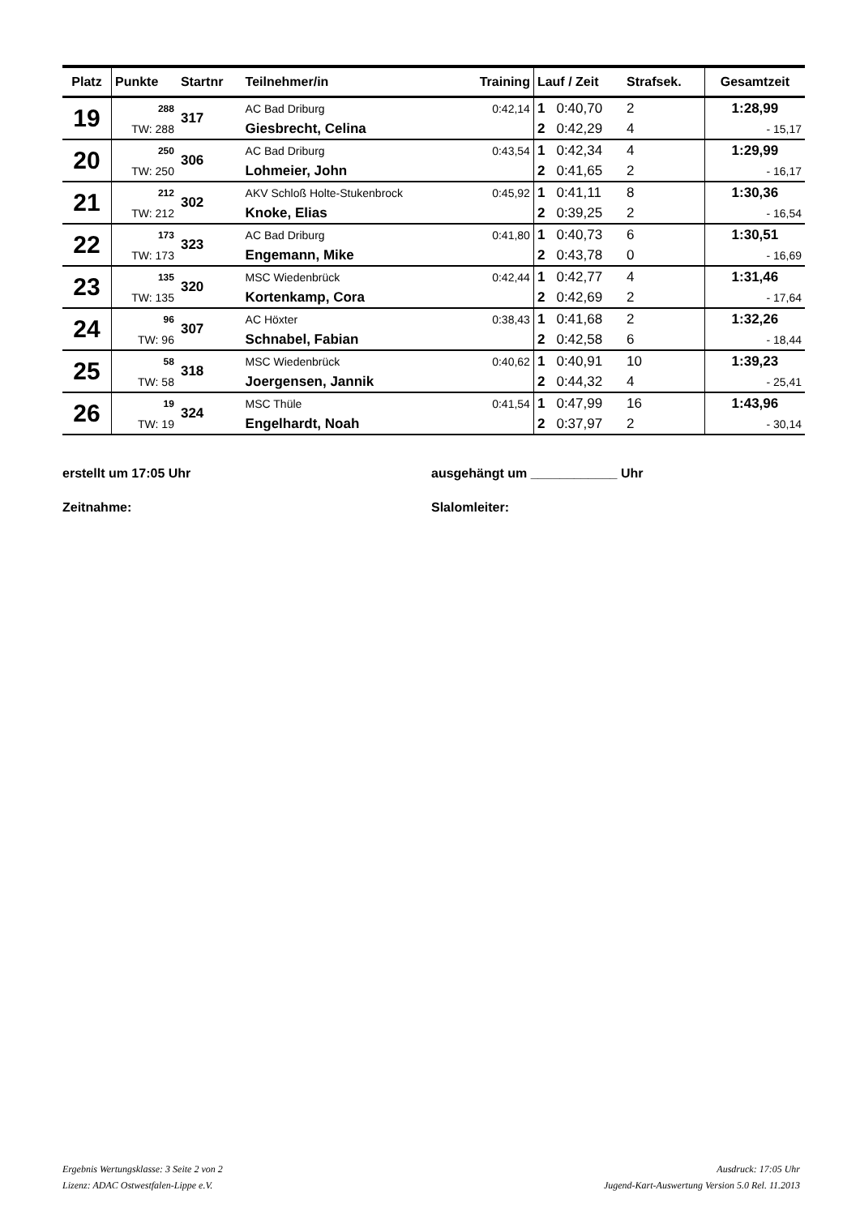| Platz | Punkte | Startnr | Teilnehmer/in | Training | Lauf / Zeit | | Strafsek. | Gesamtzeit |
| --- | --- | --- | --- | --- | --- | --- | --- | --- |
| 19 | 288 | 317 | AC Bad Driburg | 0:42,14 | 1 | 0:40,70 | 2 | 1:28,99 |
| | TW: 288 | | Giesbrecht, Celina | | 2 | 0:42,29 | 4 | - 15,17 |
| 20 | 250 | 306 | AC Bad Driburg | 0:43,54 | 1 | 0:42,34 | 4 | 1:29,99 |
| | TW: 250 | | Lohmeier, John | | 2 | 0:41,65 | 2 | - 16,17 |
| 21 | 212 | 302 | AKV Schloß Holte-Stukenbrock | 0:45,92 | 1 | 0:41,11 | 8 | 1:30,36 |
| | TW: 212 | | Knoke, Elias | | 2 | 0:39,25 | 2 | - 16,54 |
| 22 | 173 | 323 | AC Bad Driburg | 0:41,80 | 1 | 0:40,73 | 6 | 1:30,51 |
| | TW: 173 | | Engemann, Mike | | 2 | 0:43,78 | 0 | - 16,69 |
| 23 | 135 | 320 | MSC Wiedenbrück | 0:42,44 | 1 | 0:42,77 | 4 | 1:31,46 |
| | TW: 135 | | Kortenkamp, Cora | | 2 | 0:42,69 | 2 | - 17,64 |
| 24 | 96 | 307 | AC Höxter | 0:38,43 | 1 | 0:41,68 | 2 | 1:32,26 |
| | TW: 96 | | Schnabel, Fabian | | 2 | 0:42,58 | 6 | - 18,44 |
| 25 | 58 | 318 | MSC Wiedenbrück | 0:40,62 | 1 | 0:40,91 | 10 | 1:39,23 |
| | TW: 58 | | Joergensen, Jannik | | 2 | 0:44,32 | 4 | - 25,41 |
| 26 | 19 | 324 | MSC Thüle | 0:41,54 | 1 | 0:47,99 | 16 | 1:43,96 |
| | TW: 19 | | Engelhardt, Noah | | 2 | 0:37,97 | 2 | - 30,14 |
erstellt um 17:05 Uhr ausgehängt um ____________ Uhr
Zeitnahme: Slalomleiter:
Ergebnis Wertungsklasse: 3 Seite 2 von 2
Lizenz: ADAC Ostwestfalen-Lippe e.V.
Ausdruck: 17:05 Uhr
Jugend-Kart-Auswertung Version 5.0 Rel. 11.2013